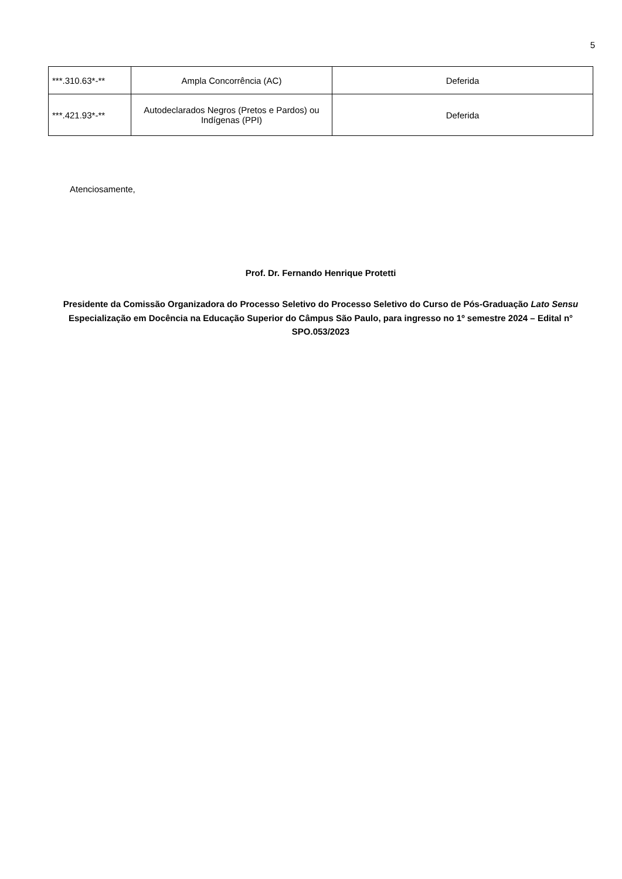5
| ***.310.63*-** | Ampla Concorrência (AC) | Deferida |
| ***.421.93*-** | Autodeclarados Negros (Pretos e Pardos) ou Indígenas (PPI) | Deferida |
Atenciosamente,
Prof. Dr. Fernando Henrique Protetti
Presidente da Comissão Organizadora do Processo Seletivo do Processo Seletivo do Curso de Pós-Graduação Lato Sensu Especialização em Docência na Educação Superior do Câmpus São Paulo, para ingresso no 1º semestre 2024 – Edital n° SPO.053/2023